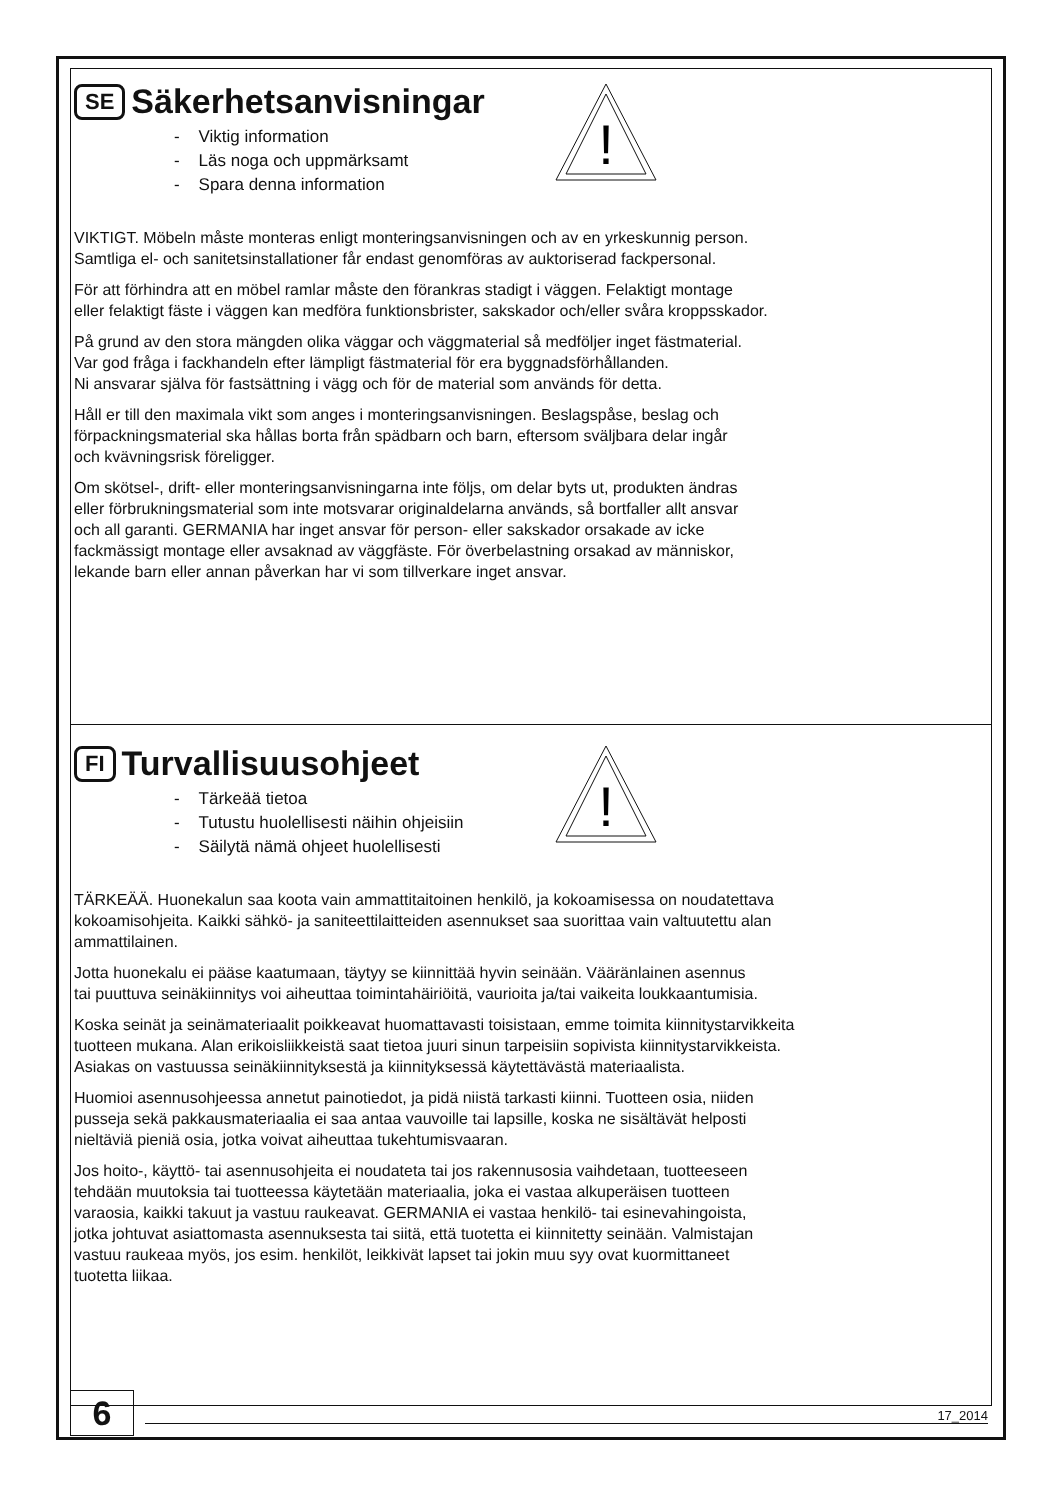SE Säkerhetsanvisningar
!
- Viktig information
- Läs noga och uppmärksamt
- Spara denna information
VIKTIGT. Möbeln måste monteras enligt monteringsanvisningen och av en yrkeskunnig person.
Samtliga el- och sanitetsinstallationer får endast genomföras av auktoriserad fackpersonal.
För att förhindra att en möbel ramlar måste den förankras stadigt i väggen. Felaktigt montage
eller felaktigt fäste i väggen kan medföra funktionsbrister, sakskador och/eller svåra kroppsskador.
På grund av den stora mängden olika väggar och väggmaterial så medföljer inget fästmaterial.
Var god fråga i fackhandeln efter lämpligt fästmaterial för era byggnadsförhållanden.
Ni ansvarar själva för fastsättning i vägg och för de material som används för detta.
Håll er till den maximala vikt som anges i monteringsanvisningen. Beslagspåse, beslag och
förpackningsmaterial ska hållas borta från spädbarn och barn, eftersom sväljbara delar ingår
och kvävningsrisk föreligger.
Om skötsel-, drift- eller monteringsanvisningarna inte följs, om delar byts ut, produkten ändras
eller förbrukningsmaterial som inte motsvarar originaldelarna används, så bortfaller allt ansvar
och all garanti. GERMANIA har inget ansvar för person- eller sakskador orsakade av icke
fackmässigt montage eller avsaknad av väggfäste. För överbelastning orsakad av människor,
lekande barn eller annan påverkan har vi som tillverkare inget ansvar.
FI Turvallisuusohjeet
!
- Tärkeää tietoa
- Tutustu huolellisesti näihin ohjeisiin
- Säilytä nämä ohjeet huolellisesti
TÄRKEÄÄ. Huonekalun saa koota vain ammattitaitoinen henkilö, ja kokoamisessa on noudatettava
kokoamisohjeita. Kaikki sähkö- ja saniteettilaitteiden asennukset saa suorittaa vain valtuutettu alan
ammattilainen.
Jotta huonekalu ei pääse kaatumaan, täytyy se kiinnittää hyvin seinään. Vääränlainen asennus
tai puuttuva seinäkiinnitys voi aiheuttaa toimintahäiriöitä, vaurioita ja/tai vaikeita loukkaantumisia.
Koska seinät ja seinämateriaalit poikkeavat huomattavasti toisistaan, emme toimita kiinnitystarvikkeita
tuotteen mukana. Alan erikoisliikkeistä saat tietoa juuri sinun tarpeisiin sopivista kiinnitystarvikkeista.
Asiakas on vastuussa seinäkiinnityksestä ja kiinnityksessä käytettävästä materiaalista.
Huomioi asennusohjeessa annetut painotiedot, ja pidä niistä tarkasti kiinni. Tuotteen osia, niiden
pusseja sekä pakkausmateriaalia ei saa antaa vauvoille tai lapsille, koska ne sisältävät helposti
nieltäviä pieniä osia, jotka voivat aiheuttaa tukehtumisvaaran.
Jos hoito-, käyttö- tai asennusohjeita ei noudateta tai jos rakennusosia vaihdetaan, tuotteeseen
tehdään muutoksia tai tuotteessa käytetään materiaalia, joka ei vastaa alkuperäisen tuotteen
varaosia, kaikki takuut ja vastuu raukeavat. GERMANIA ei vastaa henkilö- tai esinevahingoista,
jotka johtuvat asiattomasta asennuksesta tai siitä, että tuotetta ei kiinnitetty seinään. Valmistajan
vastuu raukeaa myös, jos esim. henkilöt, leikkivät lapset tai jokin muu syy ovat kuormittaneet
tuotetta liikaa.
6 17_2014